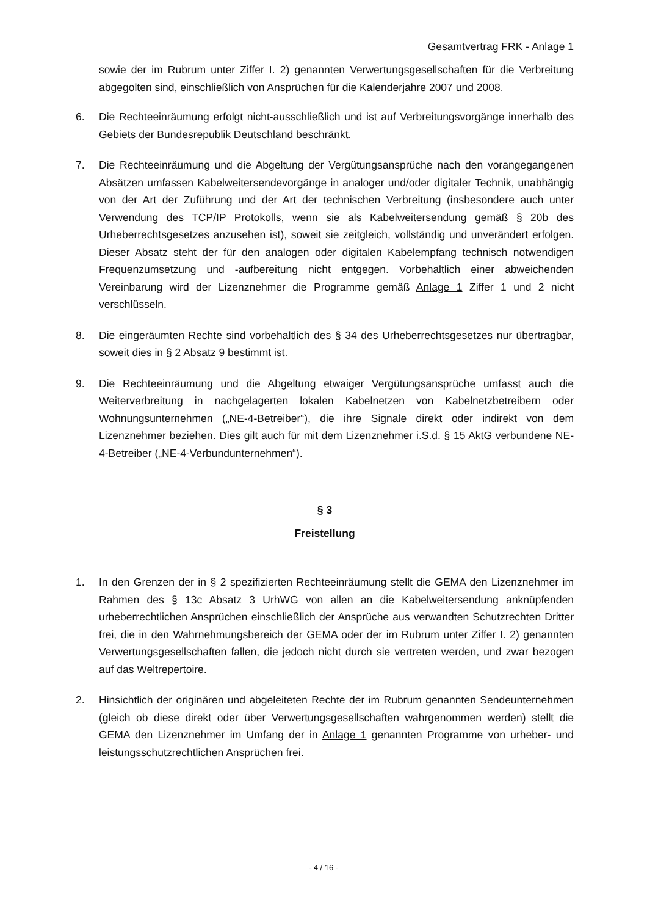Gesamtvertrag FRK - Anlage 1
sowie der im Rubrum unter Ziffer I. 2) genannten Verwertungsgesellschaften für die Verbreitung abgegolten sind, einschließlich von Ansprüchen für die Kalenderjahre 2007 und 2008.
6. Die Rechteeinräumung erfolgt nicht-ausschließlich und ist auf Verbreitungsvorgänge innerhalb des Gebiets der Bundesrepublik Deutschland beschränkt.
7. Die Rechteeinräumung und die Abgeltung der Vergütungsansprüche nach den vorangegangenen Absätzen umfassen Kabelweitersendevorgänge in analoger und/oder digitaler Technik, unabhängig von der Art der Zuführung und der Art der technischen Verbreitung (insbesondere auch unter Verwendung des TCP/IP Protokolls, wenn sie als Kabelweitersendung gemäß § 20b des Urheberrechtsgesetzes anzusehen ist), soweit sie zeitgleich, vollständig und unverändert erfolgen. Dieser Absatz steht der für den analogen oder digitalen Kabelempfang technisch notwendigen Frequenzumsetzung und -aufbereitung nicht entgegen. Vorbehaltlich einer abweichenden Vereinbarung wird der Lizenznehmer die Programme gemäß Anlage 1 Ziffer 1 und 2 nicht verschlüsseln.
8. Die eingeräumten Rechte sind vorbehaltlich des § 34 des Urheberrechtsgesetzes nur übertragbar, soweit dies in § 2 Absatz 9 bestimmt ist.
9. Die Rechteeinräumung und die Abgeltung etwaiger Vergütungsansprüche umfasst auch die Weiterverbreitung in nachgelagerten lokalen Kabelnetzen von Kabelnetzbetreibern oder Wohnungsunternehmen („NE-4-Betreiber“), die ihre Signale direkt oder indirekt von dem Lizenznehmer beziehen. Dies gilt auch für mit dem Lizenznehmer i.S.d. § 15 AktG verbundene NE-4-Betreiber („NE-4-Verbundunternehmen“).
§ 3
Freistellung
1. In den Grenzen der in § 2 spezifizierten Rechteeinräumung stellt die GEMA den Lizenznehmer im Rahmen des § 13c Absatz 3 UrhWG von allen an die Kabelweitersendung anknüpfenden urheberrechtlichen Ansprüchen einschließlich der Ansprüche aus verwandten Schutzrechten Dritter frei, die in den Wahrnehmungsbereich der GEMA oder der im Rubrum unter Ziffer I. 2) genannten Verwertungsgesellschaften fallen, die jedoch nicht durch sie vertreten werden, und zwar bezogen auf das Weltrepertoire.
2. Hinsichtlich der originären und abgeleiteten Rechte der im Rubrum genannten Sendeunternehmen (gleich ob diese direkt oder über Verwertungsgesellschaften wahrgenommen werden) stellt die GEMA den Lizenznehmer im Umfang der in Anlage 1 genannten Programme von urheber- und leistungsschutzrechtlichen Ansprüchen frei.
- 4 / 16 -